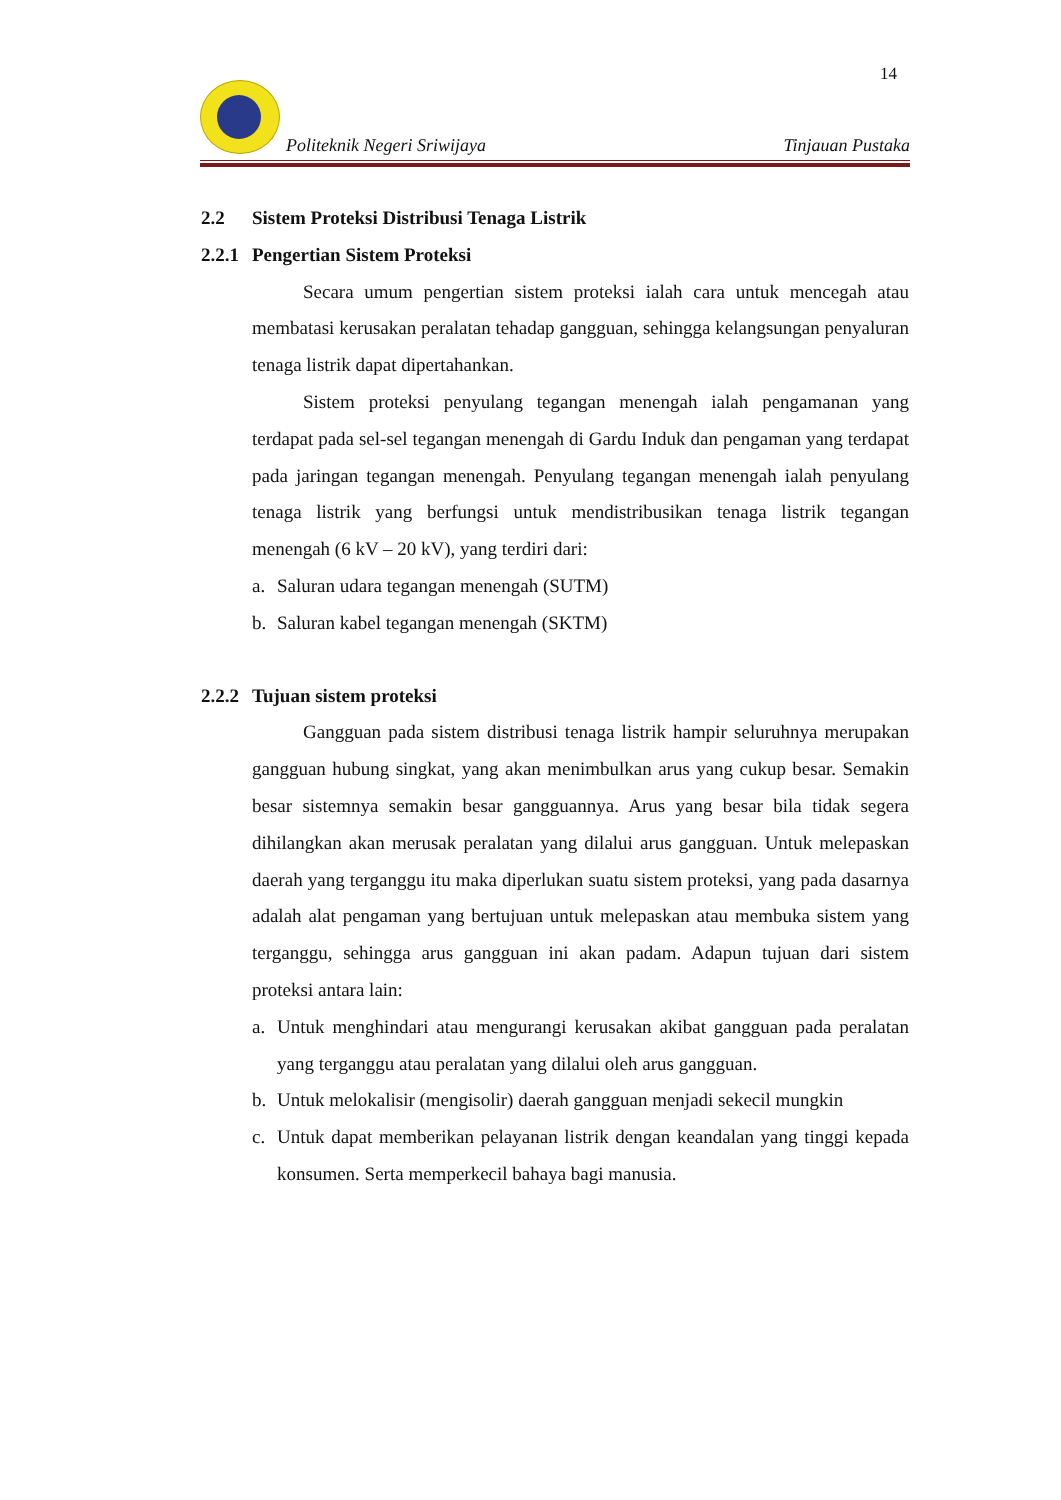14
Politeknik Negeri Sriwijaya Tinjauan Pustaka
2.2 Sistem Proteksi Distribusi Tenaga Listrik
2.2.1 Pengertian Sistem Proteksi
Secara umum pengertian sistem proteksi ialah cara untuk mencegah atau membatasi kerusakan peralatan tehadap gangguan, sehingga kelangsungan penyaluran tenaga listrik dapat dipertahankan.
Sistem proteksi penyulang tegangan menengah ialah pengamanan yang terdapat pada sel-sel tegangan menengah di Gardu Induk dan pengaman yang terdapat pada jaringan tegangan menengah. Penyulang tegangan menengah ialah penyulang tenaga listrik yang berfungsi untuk mendistribusikan tenaga listrik tegangan menengah (6 kV – 20 kV), yang terdiri dari:
a. Saluran udara tegangan menengah (SUTM)
b. Saluran kabel tegangan menengah (SKTM)
2.2.2 Tujuan sistem proteksi
Gangguan pada sistem distribusi tenaga listrik hampir seluruhnya merupakan gangguan hubung singkat, yang akan menimbulkan arus yang cukup besar. Semakin besar sistemnya semakin besar gangguannya. Arus yang besar bila tidak segera dihilangkan akan merusak peralatan yang dilalui arus gangguan. Untuk melepaskan daerah yang terganggu itu maka diperlukan suatu sistem proteksi, yang pada dasarnya adalah alat pengaman yang bertujuan untuk melepaskan atau membuka sistem yang terganggu, sehingga arus gangguan ini akan padam. Adapun tujuan dari sistem proteksi antara lain:
a. Untuk menghindari atau mengurangi kerusakan akibat gangguan pada peralatan yang terganggu atau peralatan yang dilalui oleh arus gangguan.
b. Untuk melokalisir (mengisolir) daerah gangguan menjadi sekecil mungkin
c. Untuk dapat memberikan pelayanan listrik dengan keandalan yang tinggi kepada konsumen. Serta memperkecil bahaya bagi manusia.